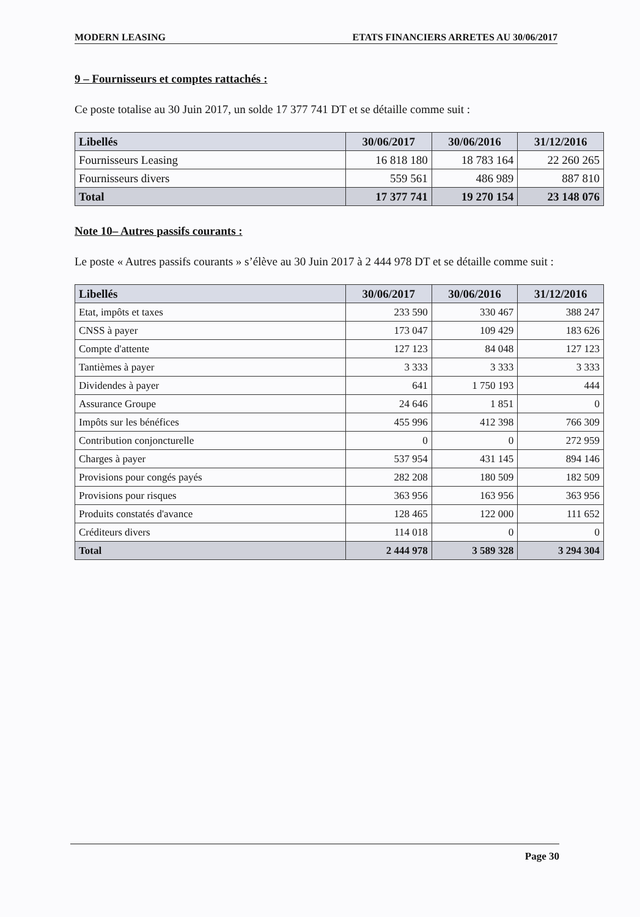MODERN LEASING ETATS FINANCIERS ARRETES AU 30/06/2017
9 – Fournisseurs et comptes rattachés :
Ce poste totalise au 30 Juin 2017, un solde 17 377 741 DT et se détaille comme suit :
| Libellés | 30/06/2017 | 30/06/2016 | 31/12/2016 |
| --- | --- | --- | --- |
| Fournisseurs Leasing | 16 818 180 | 18 783 164 | 22 260 265 |
| Fournisseurs divers | 559 561 | 486 989 | 887 810 |
| Total | 17 377 741 | 19 270 154 | 23 148 076 |
Note 10– Autres passifs courants :
Le poste « Autres passifs courants » s’élève au 30 Juin 2017 à 2 444 978 DT et se détaille comme suit :
| Libellés | 30/06/2017 | 30/06/2016 | 31/12/2016 |
| --- | --- | --- | --- |
| Etat, impôts et taxes | 233 590 | 330 467 | 388 247 |
| CNSS à payer | 173 047 | 109 429 | 183 626 |
| Compte d'attente | 127 123 | 84 048 | 127 123 |
| Tantièmes à payer | 3 333 | 3 333 | 3 333 |
| Dividendes à payer | 641 | 1 750 193 | 444 |
| Assurance Groupe | 24 646 | 1 851 | 0 |
| Impôts sur les bénéfices | 455 996 | 412 398 | 766 309 |
| Contribution conjoncturelle | 0 | 0 | 272 959 |
| Charges à payer | 537 954 | 431 145 | 894 146 |
| Provisions pour congés payés | 282 208 | 180 509 | 182 509 |
| Provisions pour risques | 363 956 | 163 956 | 363 956 |
| Produits constatés d'avance | 128 465 | 122 000 | 111 652 |
| Créditeurs divers | 114 018 | 0 | 0 |
| Total | 2 444 978 | 3 589 328 | 3 294 304 |
Page 30